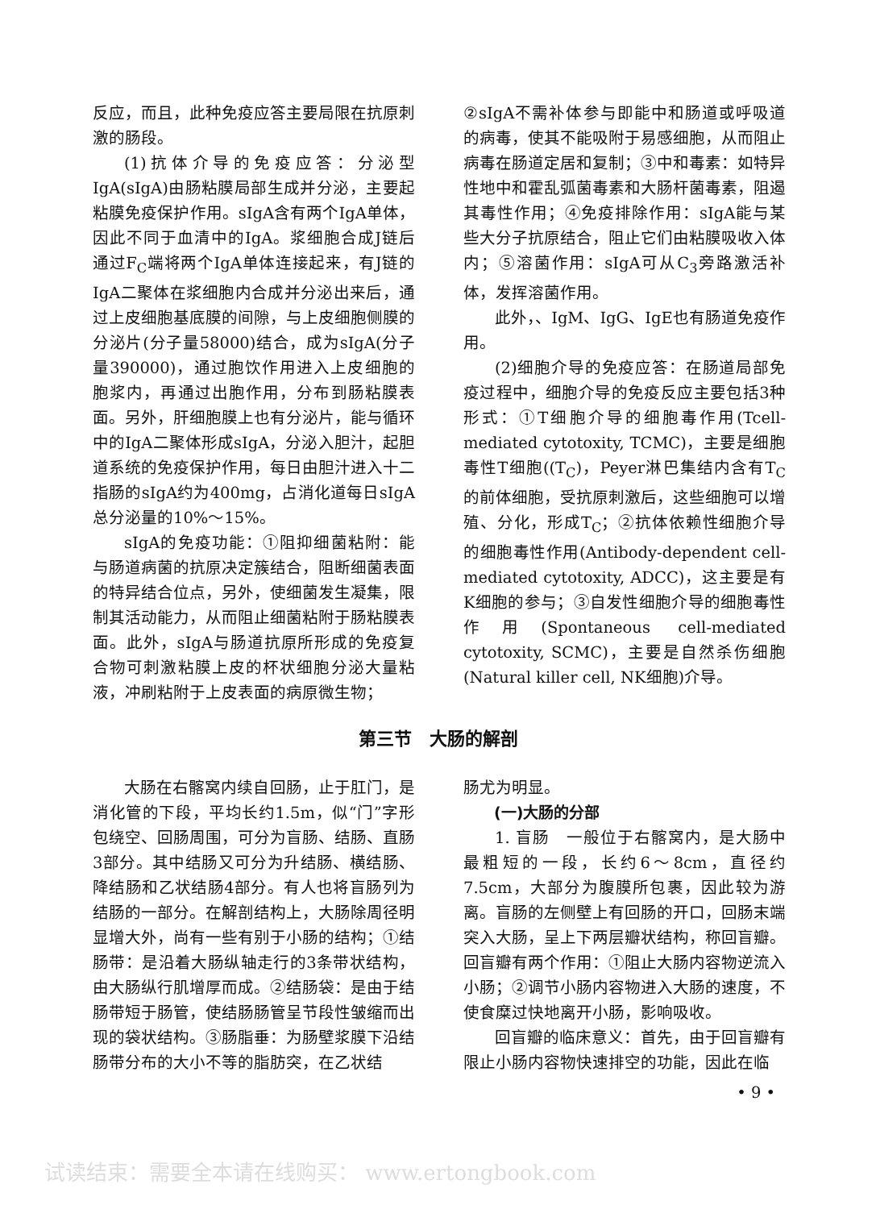反应，而且，此种免疫应答主要局限在抗原刺激的肠段。
(1)抗体介导的免疫应答：分泌型IgA(sIgA)由肠粘膜局部生成并分泌，主要起粘膜免疫保护作用。sIgA含有两个IgA单体，因此不同于血清中的IgA。浆细胞合成J链后通过F<sub>C</sub>端将两个IgA单体连接起来，有J链的IgA二聚体在浆细胞内合成并分泌出来后，通过上皮细胞基底膜的间隙，与上皮细胞侧膜的分泌片(分子量58000)结合，成为sIgA(分子量390000)，通过胞饮作用进入上皮细胞的胞浆内，再通过出胞作用，分布到肠粘膜表面。另外，肝细胞膜上也有分泌片，能与循环中的IgA二聚体形成sIgA，分泌入胆汁，起胆道系统的免疫保护作用，每日由胆汁进入十二指肠的sIgA约为400mg，占消化道每日sIgA总分泌量的10%～15%。
sIgA的免疫功能：①阻抑细菌粘附：能与肠道病菌的抗原决定簇结合，阻断细菌表面的特异结合位点，另外，使细菌发生凝集，限制其活动能力，从而阻止细菌粘附于肠粘膜表面。此外，sIgA与肠道抗原所形成的免疫复合物可刺激粘膜上皮的杯状细胞分泌大量粘液，冲刷粘附于上皮表面的病原微生物；
②sIgA不需补体参与即能中和肠道或呼吸道的病毒，使其不能吸附于易感细胞，从而阻止病毒在肠道定居和复制；③中和毒素：如特异性地中和霍乱弧菌毒素和大肠杆菌毒素，阻遏其毒性作用；④免疫排除作用：sIgA能与某些大分子抗原结合，阻止它们由粘膜吸收入体内；⑤溶菌作用：sIgA可从C<sub>3</sub>旁路激活补体，发挥溶菌作用。
此外，、IgM、IgG、IgE也有肠道免疫作用。
(2)细胞介导的免疫应答：在肠道局部免疫过程中，细胞介导的免疫反应主要包括3种形式：①T细胞介导的细胞毒作用(Tcell-mediated cytotoxity, TCMC)，主要是细胞毒性T细胞((T<sub>C</sub>)，Peyer淋巴集结内含有T<sub>C</sub>的前体细胞，受抗原刺激后，这些细胞可以增殖、分化，形成T<sub>C</sub>；②抗体依赖性细胞介导的细胞毒性作用(Antibody-dependent cell-mediated cytotoxity, ADCC)，这主要是有K细胞的参与；③自发性细胞介导的细胞毒性作用(Spontaneous cell-mediated cytotoxity, SCMC)，主要是自然杀伤细胞(Natural killer cell, NK细胞)介导。
第三节　大肠的解剖
大肠在右髂窝内续自回肠，止于肛门，是消化管的下段，平均长约1.5m，似“门”字形包绕空、回肠周围，可分为盲肠、结肠、直肠3部分。其中结肠又可分为升结肠、横结肠、降结肠和乙状结肠4部分。有人也将盲肠列为结肠的一部分。在解剖结构上，大肠除周径明显增大外，尚有一些有别于小肠的结构；①结肠带：是沿着大肠纵轴走行的3条带状结构，由大肠纵行肌增厚而成。②结肠袋：是由于结肠带短于肠管，使结肠肠管呈节段性皱缩而出现的袋状结构。③肠脂垂：为肠壁浆膜下沿结肠带分布的大小不等的脂肪突，在乙状结
肠尤为明显。
(一)大肠的分部
1. 盲肠　一般位于右髂窝内，是大肠中最粗短的一段，长约6～8cm，直径约7.5cm，大部分为腹膜所包裹，因此较为游离。盲肠的左侧壁上有回肠的开口，回肠末端突入大肠，呈上下两层瓣状结构，称回盲瓣。回盲瓣有两个作用：①阻止大肠内容物逆流入小肠；②调节小肠内容物进入大肠的速度，不使食糜过快地离开小肠，影响吸收。
回盲瓣的临床意义：首先，由于回盲瓣有限止小肠内容物快速排空的功能，因此在临
• 9 •
试读结束：需要全本请在线购买： www.ertongbook.com